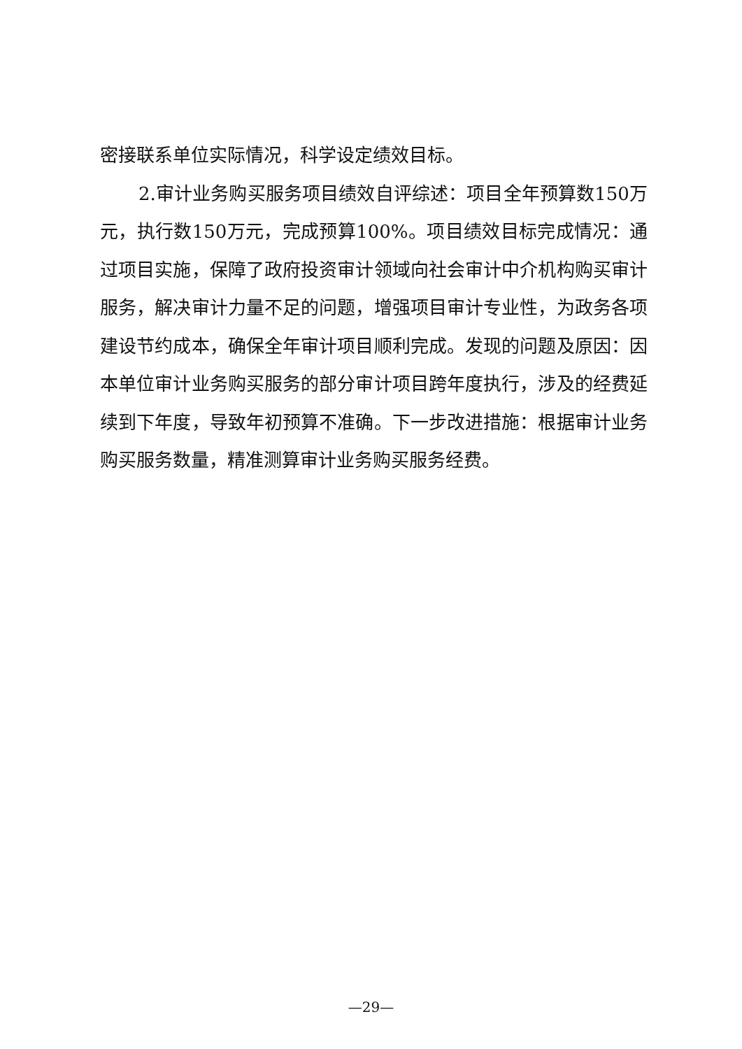密接联系单位实际情况，科学设定绩效目标。
2.审计业务购买服务项目绩效自评综述：项目全年预算数150万元，执行数150万元，完成预算100%。项目绩效目标完成情况：通过项目实施，保障了政府投资审计领域向社会审计中介机构购买审计服务，解决审计力量不足的问题，增强项目审计专业性，为政务各项建设节约成本，确保全年审计项目顺利完成。发现的问题及原因：因本单位审计业务购买服务的部分审计项目跨年度执行，涉及的经费延续到下年度，导致年初预算不准确。下一步改进措施：根据审计业务购买服务数量，精准测算审计业务购买服务经费。
—29—